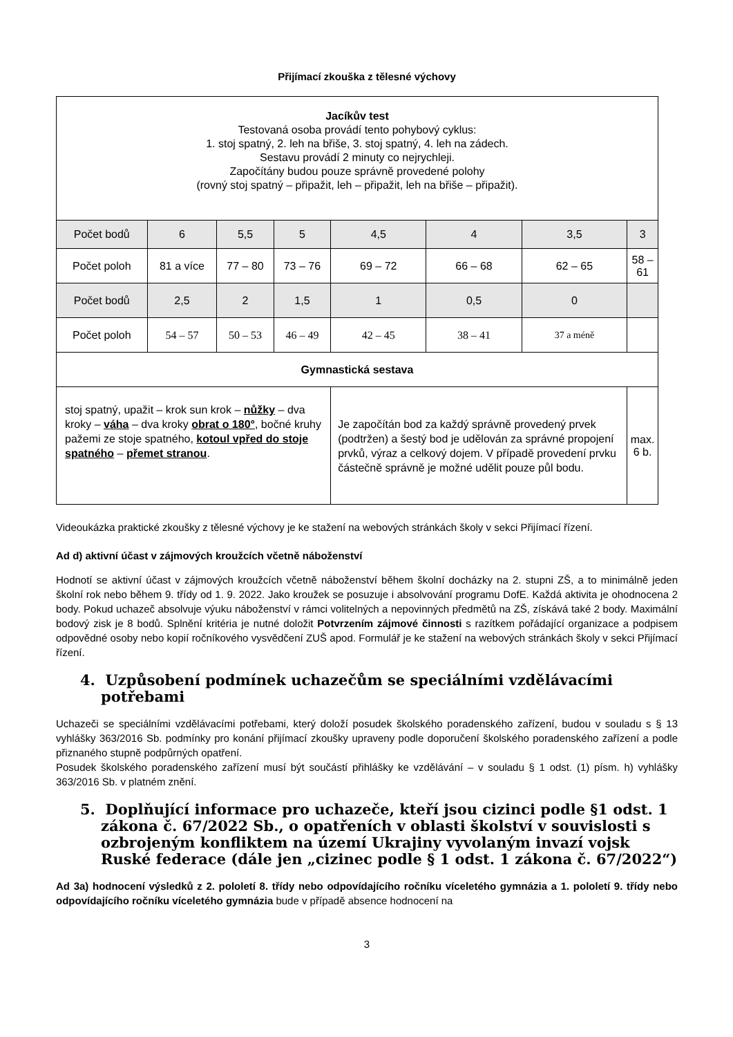Přijímací zkouška z tělesné výchovy
| Jacíkův test Testovaná osoba provádí tento pohybový cyklus: 1. stoj spatný, 2. leh na břiše, 3. stoj spatný, 4. leh na zádech. Sestavu provádí 2 minuty co nejrychleji. Započítány budou pouze správně provedené polohy (rovný stoj spatný – připažit, leh – připažit, leh na břiše – připažit). | | | | | | | |
| Počet bodů | 6 | 5,5 | 5 | 4,5 | 4 | 3,5 | 3 |
| Počet poloh | 81 a více | 77 – 80 | 73 – 76 | 69 – 72 | 66 – 68 | 62 – 65 | 58 – 61 |
| Počet bodů | 2,5 | 2 | 1,5 | 1 | 0,5 | 0 | |
| Počet poloh | 54 – 57 | 50 – 53 | 46 – 49 | 42 – 45 | 38 – 41 | 37 a méně | |
| Gymnastická sestava | | | | | | | |
| stoj spatný, upažit – krok sun krok – nůžky – dva kroky – váha – dva kroky obrat o 180° , bočné kruhy pažemi ze stoje spatného, kotoul vpřed do stoje spatného – přemet stranou . | | | | Je započítán bod za každý správně provedený prvek (podtržen) a šestý bod je udělován za správné propojení prvků, výraz a celkový dojem. V případě provedení prvku částečně správně je možné udělit pouze půl bodu. | | | max. 6 b. |
Videoukázka praktické zkoušky z tělesné výchovy je ke stažení na webových stránkách školy v sekci Přijímací řízení.
Ad d) aktivní účast v zájmových kroužcích včetně náboženství
Hodnotí se aktivní účast v zájmových kroužcích včetně náboženství během školní docházky na 2. stupni ZŠ, a to minimálně jeden školní rok nebo během 9. třídy od 1. 9. 2022. Jako kroužek se posuzuje i absolvování programu DofE. Každá aktivita je ohodnocena 2 body. Pokud uchazeč absolvuje výuku náboženství v rámci volitelných a nepovinných předmětů na ZŠ, získává také 2 body. Maximální bodový zisk je 8 bodů. Splnění kritéria je nutné doložit Potvrzením zájmové činnosti s razítkem pořádající organizace a podpisem odpovědné osoby nebo kopií ročníkového vysvědčení ZUŠ apod. Formulář je ke stažení na webových stránkách školy v sekci Přijímací řízení.
4. Uzpůsobení podmínek uchazečům se speciálními vzdělávacími potřebami
Uchazeči se speciálními vzdělávacími potřebami, který doloží posudek školského poradenského zařízení, budou v souladu s § 13 vyhlášky 363/2016 Sb. podmínky pro konání přijímací zkoušky upraveny podle doporučení školského poradenského zařízení a podle přiznaného stupně podpůrných opatření.
Posudek školského poradenského zařízení musí být součástí přihlášky ke vzdělávání – v souladu § 1 odst. (1) písm. h) vyhlášky 363/2016 Sb. v platném znění.
5. Doplňující informace pro uchazeče, kteří jsou cizinci podle §1 odst. 1 zákona č. 67/2022 Sb., o opatřeních v oblasti školství v souvislosti s ozbrojeným konfliktem na území Ukrajiny vyvolaným invazí vojsk Ruské federace (dále jen „cizinec podle § 1 odst. 1 zákona č. 67/2022“)
Ad 3a) hodnocení výsledků z 2. pololetí 8. třídy nebo odpovídajícího ročníku víceletého gymnázia a 1. pololetí 9. třídy nebo odpovídajícího ročníku víceletého gymnázia bude v případě absence hodnocení na
3